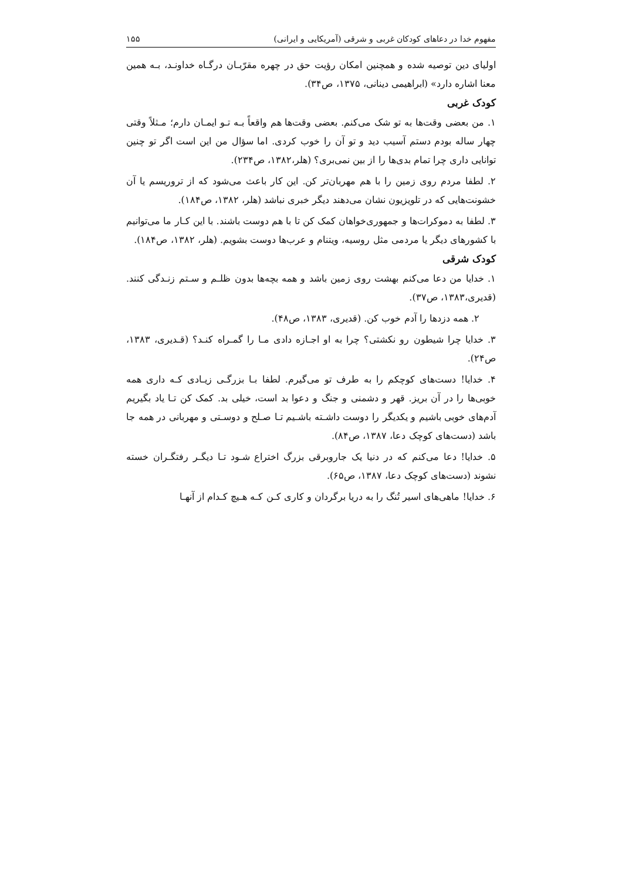مفهوم خدا در دعاهای کودکان غربی و شرقی (آمریکایی و ایرانی) ۱۵۵
اولیای دین توصیه شده و همچنین امکان رؤیت حق در چهره مقرّبـان درگـاه خداونـد، بـه همین معنا اشاره دارد» (ابراهیمی دینانی، ۱۳۷۵، ص۳۴).
کودک غربی
۱. من بعضی وقت‌ها به تو شک می‌کنم. بعضی وقت‌ها هم واقعاً بـه تـو ایمـان دارم؛ مـثلاً وقتی چهار ساله بودم دستم آسیب دید و تو آن را خوب کردی. اما سؤال من این است اگر تو چنین توانایی داری چرا تمام بدی‌ها را از بین نمی‌بری؟ (هلر،۱۳۸۲، ص۲۳۴).
۲. لطفا مردم روی زمین را با هم مهربان‌تر کن. این کار باعث می‌شود که از تروریسم یا آن خشونت‌هایی که در تلویزیون نشان می‌دهند دیگر خبری نباشد (هلر، ۱۳۸۲، ص۱۸۴).
۳. لطفا به دموکرات‌ها و جمهوری‌خواهان کمک کن تا با هم دوست باشند. با این کـار ما می‌توانیم با کشورهای دیگر یا مردمی مثل روسیه، ویتنام و عرب‌ها دوست بشویم. (هلر، ۱۳۸۲، ص۱۸۴).
کودک شرقی
۱. خدایا من دعا می‌کنم بهشت روی زمین باشد و همه بچه‌ها بدون ظلـم و سـتم زنـدگی کنند. (قدیری،۱۳۸۳، ص۳۷).
۲. همه دزدها را آدم خوب کن. (قدیری، ۱۳۸۳، ص۴۸).
۳. خدایا چرا شیطون رو نکشتی؟ چرا به او اجـازه دادی مـا را گمـراه کنـد؟ (قـدیری، ۱۳۸۳، ص۲۴).
۴. خدایا! دست‌های کوچکم را به طرف تو می‌گیرم. لطفا بـا بزرگـی زیـادی کـه داری همه خوبی‌ها را در آن بریز. قهر و دشمنی و جنگ و دعوا بد است، خیلی بد. کمک کن تـا یاد بگیریم آدم‌های خوبی باشیم و یکدیگر را دوست داشـته باشـیم تـا صـلح و دوسـتی و مهربانی در همه جا باشد (دست‌های کوچک دعا، ۱۳۸۷، ص۸۴).
۵. خدایا! دعا می‌کنم که در دنیا یک جاروبرقی بزرگ اختراع شـود تـا دیگـر رفتگـران خسته نشوند (دست‌های کوچک دعا، ۱۳۸۷، ص۶۵).
۶. خدایا! ماهی‌های اسیر تُنگ را به دریا برگردان و کاری کـن کـه هـیچ کـدام از آنهـا